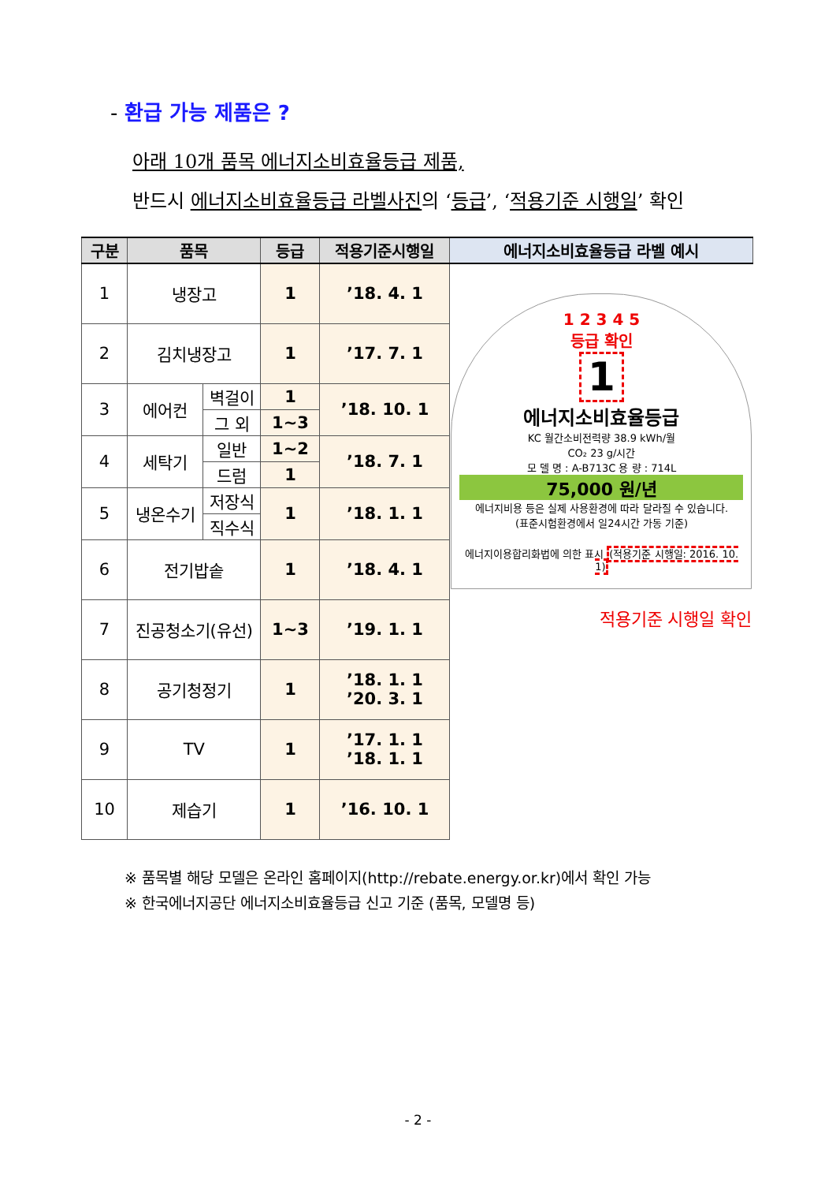- 환급 가능 제품은 ?
아래 10개 품목 에너지소비효율등급 제품,
반드시 에너지소비효율등급 라벨사진의 ‘등급’, ‘적용기준 시행일’ 확인
| 구분 | 품목 | | 등급 | 적용기준시행일 | 에너지소비효율등급 라벨 예시 |
| --- | --- | --- | --- | --- | --- |
| 1 | 냉장고 | | 1 | ’18. 4. 1 | 1 2 3 4 5 등급 확인 1 에너지소비효율등급 KC 월간소비전력량 38.9 kWh/월 CO₂ 23 g/시간 모 델 명 : A-B713C 용 량 : 714L 75,000 원/년 에너지비용 등은 실제 사용환경에 따라 달라질 수 있습니다. (표준시험환경에서 일24시간 가동 기준) 에너지이용합리화법에 의한 표시 (적용기준 시행일: 2016. 10. 1) 적용기준 시행일 확인 |
| 2 | 김치냉장고 | | 1 | ’17. 7. 1 | |
| 3 | 에어컨 | 벽걸이 | 1 | ’18. 10. 1 | |
| | | 그 외 | 1~3 | | |
| 4 | 세탁기 | 일반 | 1~2 | ’18. 7. 1 | |
| | | 드럼 | 1 | | |
| 5 | 냉온수기 | 저장식 | 1 | ’18. 1. 1 | |
| | | 직수식 | | | |
| 6 | 전기밥솥 | | 1 | ’18. 4. 1 | |
| 7 | 진공청소기(유선) | | 1~3 | ’19. 1. 1 | |
| 8 | 공기청정기 | | 1 | ’18. 1. 1 ’20. 3. 1 | |
| 9 | TV | | 1 | ’17. 1. 1 ’18. 1. 1 | |
| 10 | 제습기 | | 1 | ’16. 10. 1 | |
※ 품목별 해당 모델은 온라인 홈페이지(http://rebate.energy.or.kr)에서 확인 가능
※ 한국에너지공단 에너지소비효율등급 신고 기준 (품목, 모델명 등)
- 2 -